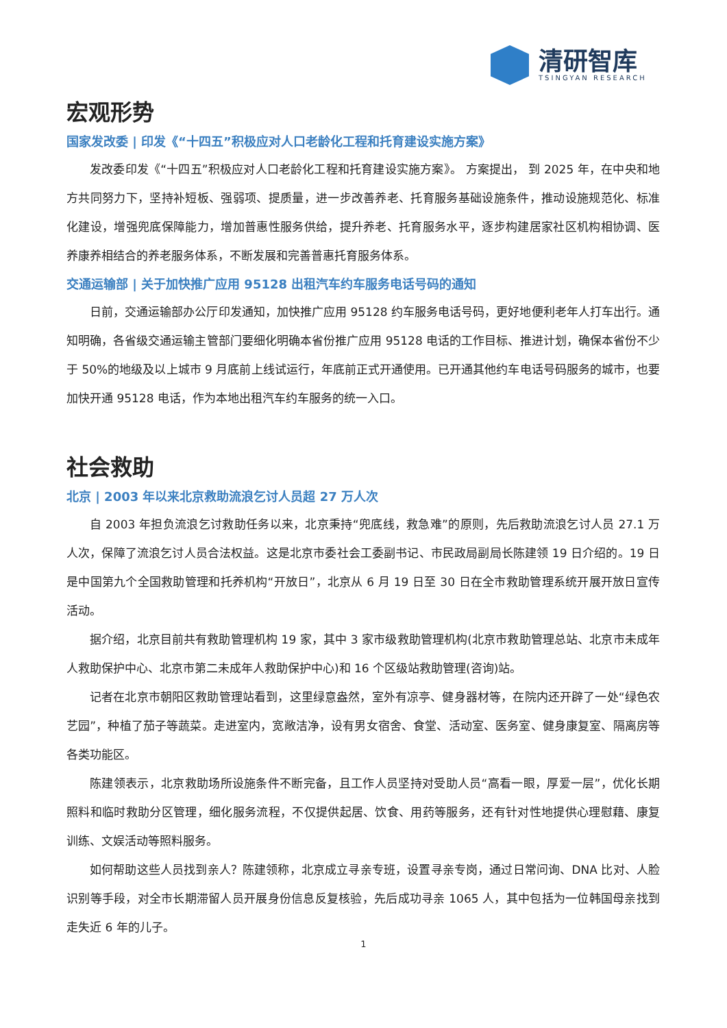清研智库
TSINGYAN RESEARCH
宏观形势
国家发改委 | 印发《“十四五”积极应对人口老龄化工程和托育建设实施方案》
发改委印发《“十四五”积极应对人口老龄化工程和托育建设实施方案》。 方案提出， 到 2025 年，在中央和地方共同努力下，坚持补短板、强弱项、提质量，进一步改善养老、托育服务基础设施条件，推动设施规范化、标准化建设，增强兜底保障能力，增加普惠性服务供给，提升养老、托育服务水平，逐步构建居家社区机构相协调、医养康养相结合的养老服务体系，不断发展和完善普惠托育服务体系。
交通运输部 | 关于加快推广应用 95128 出租汽车约车服务电话号码的通知
日前，交通运输部办公厅印发通知，加快推广应用 95128 约车服务电话号码，更好地便利老年人打车出行。通知明确，各省级交通运输主管部门要细化明确本省份推广应用 95128 电话的工作目标、推进计划，确保本省份不少于 50%的地级及以上城市 9 月底前上线试运行，年底前正式开通使用。已开通其他约车电话号码服务的城市，也要加快开通 95128 电话，作为本地出租汽车约车服务的统一入口。
社会救助
北京 | 2003 年以来北京救助流浪乞讨人员超 27 万人次
自 2003 年担负流浪乞讨救助任务以来，北京秉持“兜底线，救急难”的原则，先后救助流浪乞讨人员 27.1 万人次，保障了流浪乞讨人员合法权益。这是北京市委社会工委副书记、市民政局副局长陈建领 19 日介绍的。19 日是中国第九个全国救助管理和托养机构“开放日”，北京从 6 月 19 日至 30 日在全市救助管理系统开展开放日宣传活动。
据介绍，北京目前共有救助管理机构 19 家，其中 3 家市级救助管理机构(北京市救助管理总站、北京市未成年人救助保护中心、北京市第二未成年人救助保护中心)和 16 个区级站救助管理(咨询)站。
记者在北京市朝阳区救助管理站看到，这里绿意盎然，室外有凉亭、健身器材等，在院内还开辟了一处“绿色农艺园”，种植了茄子等蔬菜。走进室内，宽敞洁净，设有男女宿舍、食堂、活动室、医务室、健身康复室、隔离房等各类功能区。
陈建领表示，北京救助场所设施条件不断完备，且工作人员坚持对受助人员“高看一眼，厚爱一层”，优化长期照料和临时救助分区管理，细化服务流程，不仅提供起居、饮食、用药等服务，还有针对性地提供心理慰藉、康复训练、文娱活动等照料服务。
如何帮助这些人员找到亲人？陈建领称，北京成立寻亲专班，设置寻亲专岗，通过日常问询、DNA 比对、人脸识别等手段，对全市长期滞留人员开展身份信息反复核验，先后成功寻亲 1065 人，其中包括为一位韩国母亲找到走失近 6 年的儿子。
1